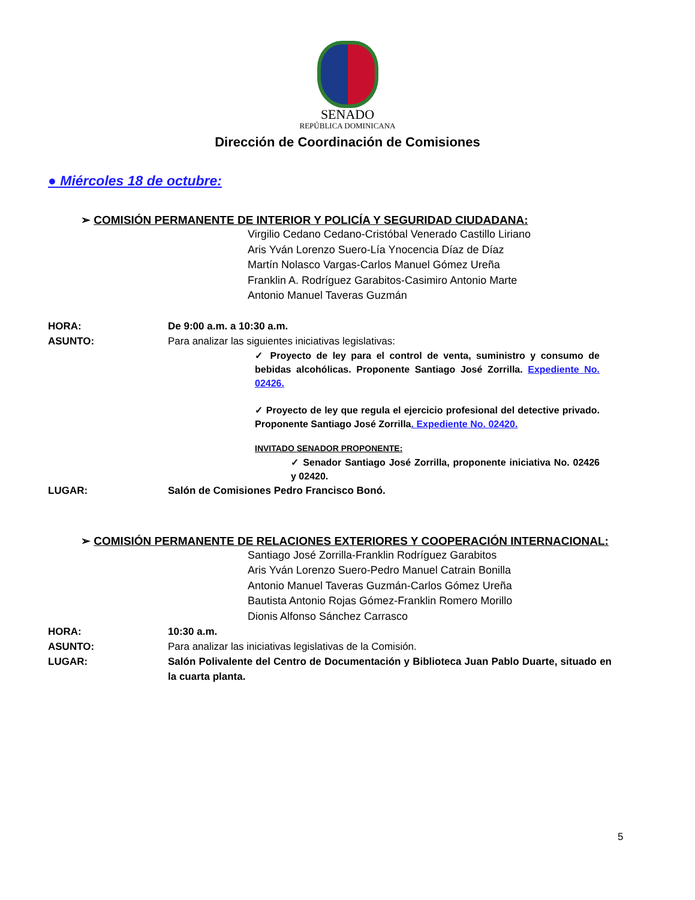SENADO
REPÚBLICA DOMINICANA
Dirección de Coordinación de Comisiones
● Miércoles 18 de octubre:
➢ COMISIÓN PERMANENTE DE INTERIOR Y POLICÍA Y SEGURIDAD CIUDADANA:
Virgilio Cedano Cedano-Cristóbal Venerado Castillo Liriano
Aris Yván Lorenzo Suero-Lía Ynocencia Díaz de Díaz
Martín Nolasco Vargas-Carlos Manuel Gómez Ureña
Franklin A. Rodríguez Garabitos-Casimiro Antonio Marte
Antonio Manuel Taveras Guzmán
HORA: De 9:00 a.m. a 10:30 a.m.
ASUNTO: Para analizar las siguientes iniciativas legislativas:
✓ Proyecto de ley para el control de venta, suministro y consumo de bebidas alcohólicas. Proponente Santiago José Zorrilla. Expediente No. 02426.
✓ Proyecto de ley que regula el ejercicio profesional del detective privado. Proponente Santiago José Zorrilla. Expediente No. 02420.
INVITADO SENADOR PROPONENTE:
✓ Senador Santiago José Zorrilla, proponente iniciativa No. 02426 y 02420.
LUGAR: Salón de Comisiones Pedro Francisco Bonó.
➢ COMISIÓN PERMANENTE DE RELACIONES EXTERIORES Y COOPERACIÓN INTERNACIONAL:
Santiago José Zorrilla-Franklin Rodríguez Garabitos
Aris Yván Lorenzo Suero-Pedro Manuel Catrain Bonilla
Antonio Manuel Taveras Guzmán-Carlos Gómez Ureña
Bautista Antonio Rojas Gómez-Franklin Romero Morillo
Dionis Alfonso Sánchez Carrasco
HORA: 10:30 a.m.
ASUNTO: Para analizar las iniciativas legislativas de la Comisión.
LUGAR: Salón Polivalente del Centro de Documentación y Biblioteca Juan Pablo Duarte, situado en la cuarta planta.
5